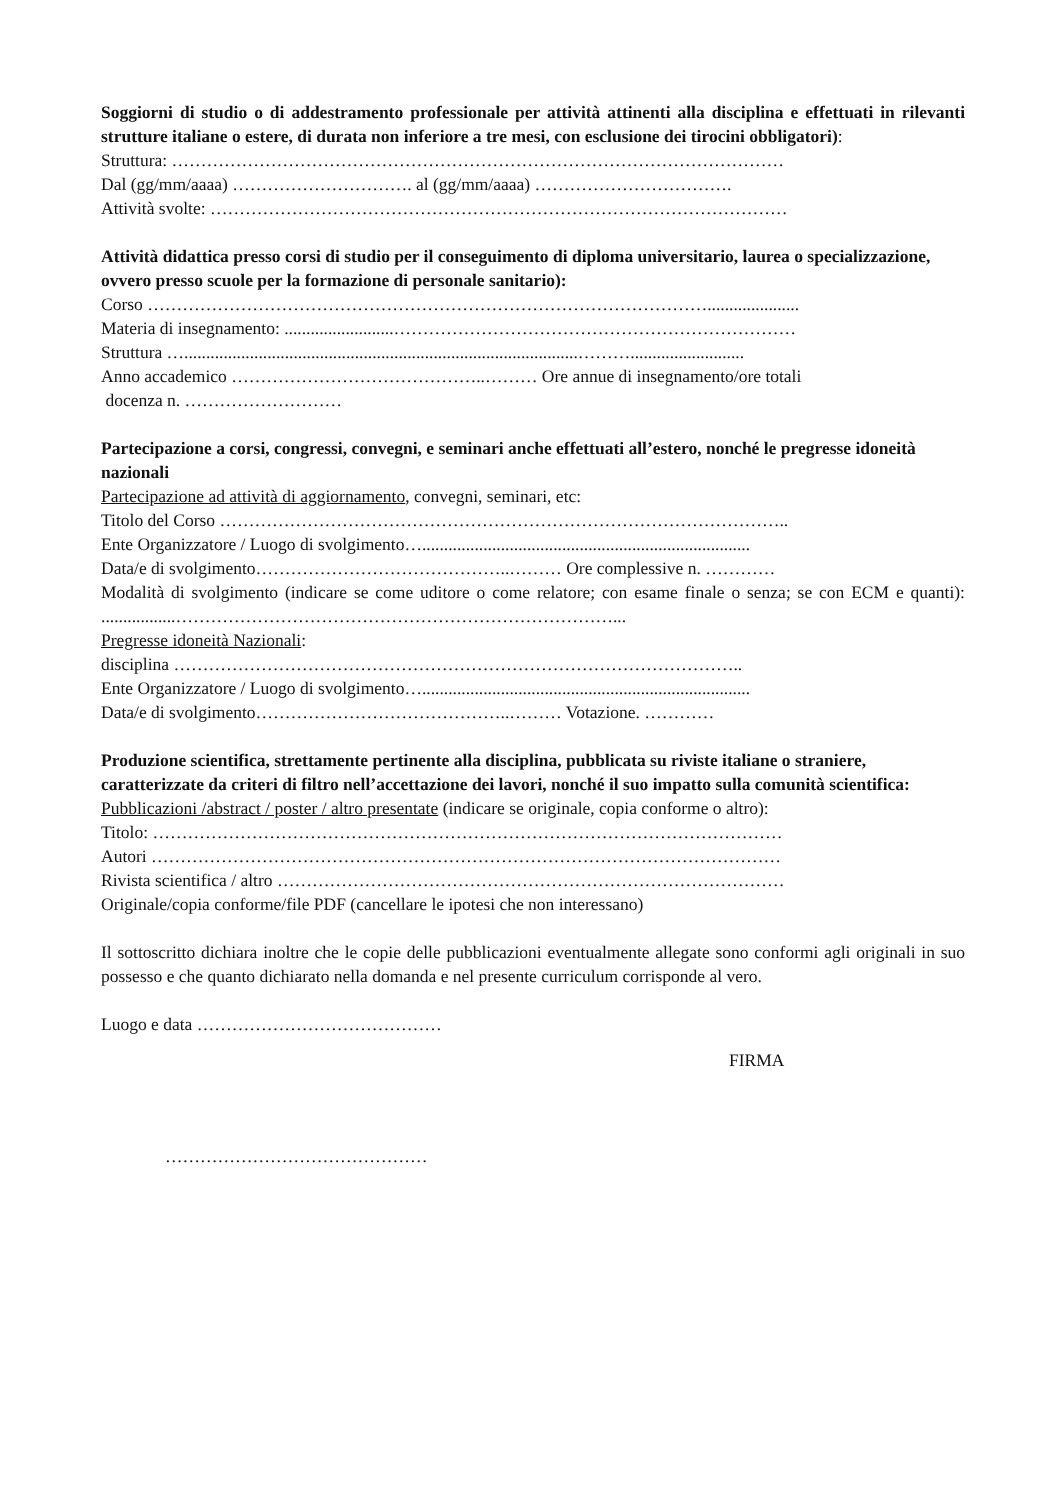Soggiorni di studio o di addestramento professionale per attività attinenti alla disciplina e effettuati in rilevanti strutture italiane o estere, di durata non inferiore a tre mesi, con esclusione dei tirocini obbligatori):
Struttura: ……………………………………………………………………………………………
Dal (gg/mm/aaaa) …………………………. al (gg/mm/aaaa) …………………………….
Attività svolte: ………………………………………………………………………………………
Attività didattica presso corsi di studio per il conseguimento di diploma universitario, laurea o specializzazione, ovvero presso scuole per la formazione di personale sanitario):
Corso …………………………………………………………………………………….....................
Materia di insegnamento: .........................……………………………………………………………
Struttura …..........................................................................................………..........................
Anno accademico ……………………………………..……… Ore annue di insegnamento/ore totali
docenza n. ………………………
Partecipazione a corsi, congressi, convegni, e seminari anche effettuati all’estero, nonché le pregresse idoneità nazionali
Partecipazione ad attività di aggiornamento, convegni, seminari, etc:
Titolo del Corso ……………………………………………………………………………………..
Ente Organizzatore / Luogo di svolgimento…...........................................................................
Data/e di svolgimento……………………………………..……… Ore complessive n. …………
Modalità di svolgimento (indicare se come uditore o come relatore; con esame finale o senza; se con ECM e quanti): .................…………………………………………………………………...
Pregresse idoneità Nazionali:
disciplina ……………………………………………………………………………………..
Ente Organizzatore / Luogo di svolgimento…...........................................................................
Data/e di svolgimento……………………………………..……… Votazione. …………
Produzione scientifica, strettamente pertinente alla disciplina, pubblicata su riviste italiane o straniere, caratterizzate da criteri di filtro nell’accettazione dei lavori, nonché il suo impatto sulla comunità scientifica:
Pubblicazioni /abstract / poster / altro presentate (indicare se originale, copia conforme o altro):
Titolo: ………………………………………………………………………………………………
Autori ………………………………………………………………………………………………
Rivista scientifica / altro ……………………………………………………………………………
Originale/copia conforme/file PDF (cancellare le ipotesi che non interessano)
Il sottoscritto dichiara inoltre che le copie delle pubblicazioni eventualmente allegate sono conformi agli originali in suo possesso e che quanto dichiarato nella domanda e nel presente curriculum corrisponde al vero.
Luogo e data ……………………………………
FIRMA
………………………………………